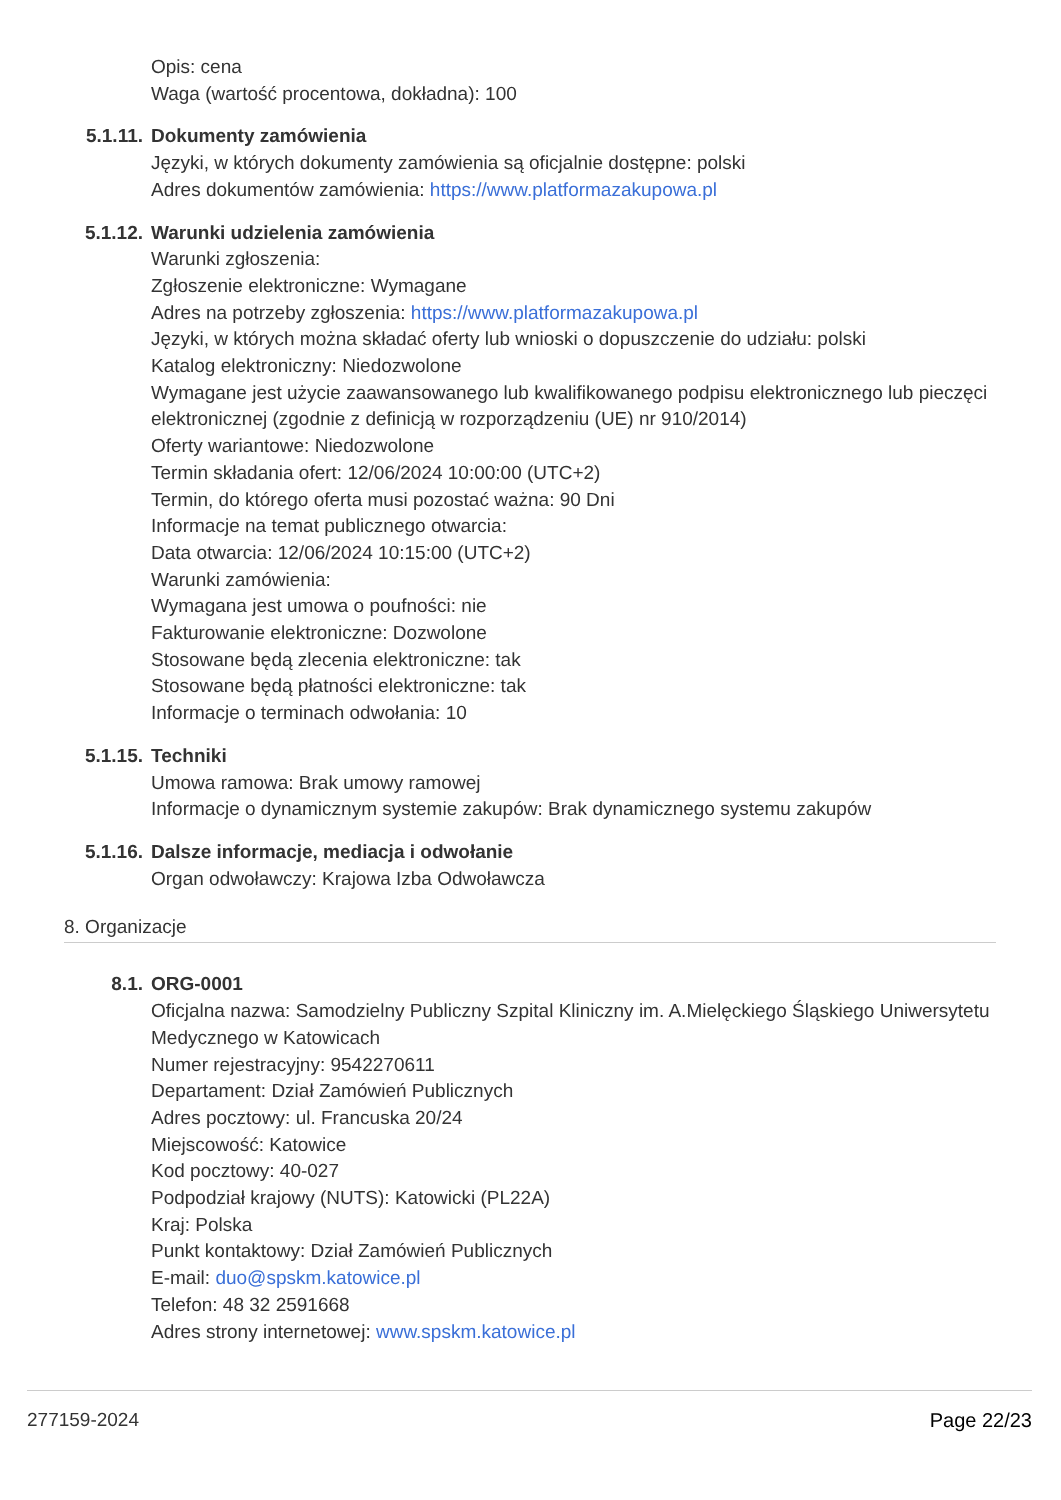Opis: cena
Waga (wartość procentowa, dokładna): 100
5.1.11. Dokumenty zamówienia
Języki, w których dokumenty zamówienia są oficjalnie dostępne: polski
Adres dokumentów zamówienia: https://www.platformazakupowa.pl
5.1.12. Warunki udzielenia zamówienia
Warunki zgłoszenia:
Zgłoszenie elektroniczne: Wymagane
Adres na potrzeby zgłoszenia: https://www.platformazakupowa.pl
Języki, w których można składać oferty lub wnioski o dopuszczenie do udziału: polski
Katalog elektroniczny: Niedozwolone
Wymagane jest użycie zaawansowanego lub kwalifikowanego podpisu elektronicznego lub pieczęci elektronicznej (zgodnie z definicją w rozporządzeniu (UE) nr 910/2014)
Oferty wariantowe: Niedozwolone
Termin składania ofert: 12/06/2024 10:00:00 (UTC+2)
Termin, do którego oferta musi pozostać ważna: 90 Dni
Informacje na temat publicznego otwarcia:
Data otwarcia: 12/06/2024 10:15:00 (UTC+2)
Warunki zamówienia:
Wymagana jest umowa o poufności: nie
Fakturowanie elektroniczne: Dozwolone
Stosowane będą zlecenia elektroniczne: tak
Stosowane będą płatności elektroniczne: tak
Informacje o terminach odwołania: 10
5.1.15. Techniki
Umowa ramowa: Brak umowy ramowej
Informacje o dynamicznym systemie zakupów: Brak dynamicznego systemu zakupów
5.1.16. Dalsze informacje, mediacja i odwołanie
Organ odwoławczy: Krajowa Izba Odwoławcza
8. Organizacje
8.1. ORG-0001
Oficjalna nazwa: Samodzielny Publiczny Szpital Kliniczny im. A.Mielęckiego Śląskiego Uniwersytetu Medycznego w Katowicach
Numer rejestracyjny: 9542270611
Departament: Dział Zamówień Publicznych
Adres pocztowy: ul. Francuska 20/24
Miejscowość: Katowice
Kod pocztowy: 40-027
Podpodział krajowy (NUTS): Katowicki (PL22A)
Kraj: Polska
Punkt kontaktowy: Dział Zamówień Publicznych
E-mail: duo@spskm.katowice.pl
Telefon: 48 32 2591668
Adres strony internetowej: www.spskm.katowice.pl
277159-2024 Page 22/23